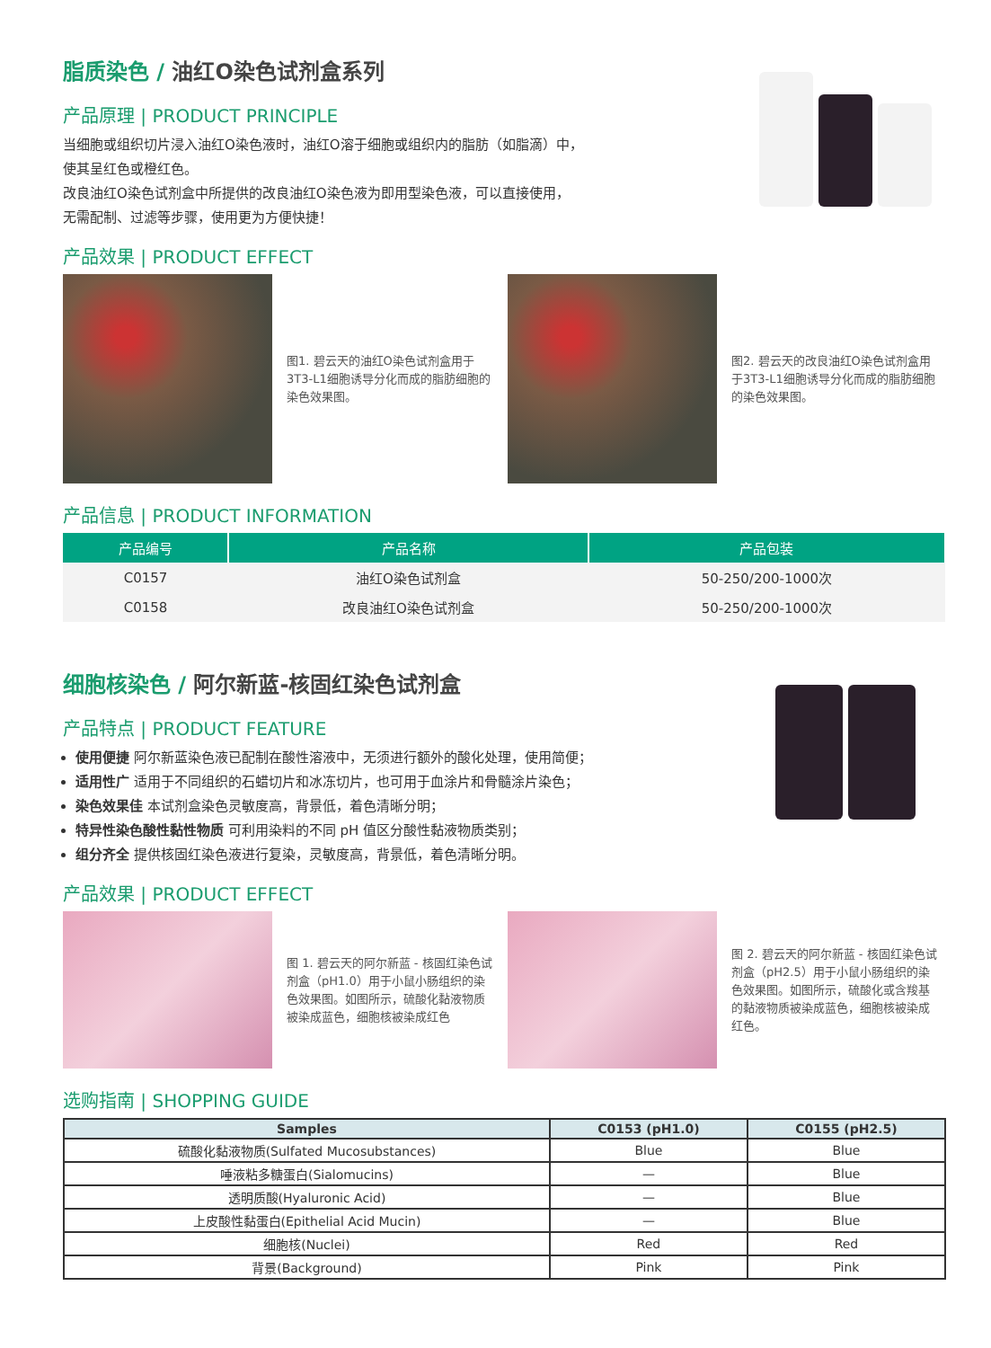脂质染色 / 油红O染色试剂盒系列
产品原理 | PRODUCT PRINCIPLE
当细胞或组织切片浸入油红O染色液时，油红O溶于细胞或组织内的脂肪（如脂滴）中，
使其呈红色或橙红色。
改良油红O染色试剂盒中所提供的改良油红O染色液为即用型染色液，可以直接使用，
无需配制、过滤等步骤，使用更为方便快捷！
产品效果 | PRODUCT EFFECT
图1. 碧云天的油红O染色试剂盒用于3T3-L1细胞诱导分化而成的脂肪细胞的染色效果图。
图2. 碧云天的改良油红O染色试剂盒用于3T3-L1细胞诱导分化而成的脂肪细胞的染色效果图。
产品信息 | PRODUCT INFORMATION
| 产品编号 | 产品名称 | 产品包装 |
| --- | --- | --- |
| C0157 | 油红O染色试剂盒 | 50-250/200-1000次 |
| C0158 | 改良油红O染色试剂盒 | 50-250/200-1000次 |
细胞核染色 / 阿尔新蓝-核固红染色试剂盒
产品特点 | PRODUCT FEATURE
使用便捷 阿尔新蓝染色液已配制在酸性溶液中，无须进行额外的酸化处理，使用简便；
适用性广 适用于不同组织的石蜡切片和冰冻切片，也可用于血涂片和骨髓涂片染色；
染色效果佳 本试剂盒染色灵敏度高，背景低，着色清晰分明；
特异性染色酸性黏性物质 可利用染料的不同 pH 值区分酸性黏液物质类别；
组分齐全 提供核固红染色液进行复染，灵敏度高，背景低，着色清晰分明。
产品效果 | PRODUCT EFFECT
图 1. 碧云天的阿尔新蓝 - 核固红染色试剂盒（pH1.0）用于小鼠小肠组织的染色效果图。如图所示，硫酸化黏液物质被染成蓝色，细胞核被染成红色
图 2. 碧云天的阿尔新蓝 - 核固红染色试剂盒（pH2.5）用于小鼠小肠组织的染色效果图。如图所示，硫酸化或含羧基的黏液物质被染成蓝色，细胞核被染成红色。
选购指南 | SHOPPING GUIDE
| Samples | C0153 (pH1.0) | C0155 (pH2.5) |
| --- | --- | --- |
| 硫酸化黏液物质(Sulfated Mucosubstances) | Blue | Blue |
| 唾液粘多糖蛋白(Sialomucins) | — | Blue |
| 透明质酸(Hyaluronic Acid) | — | Blue |
| 上皮酸性黏蛋白(Epithelial Acid Mucin) | — | Blue |
| 细胞核(Nuclei) | Red | Red |
| 背景(Background) | Pink | Pink |